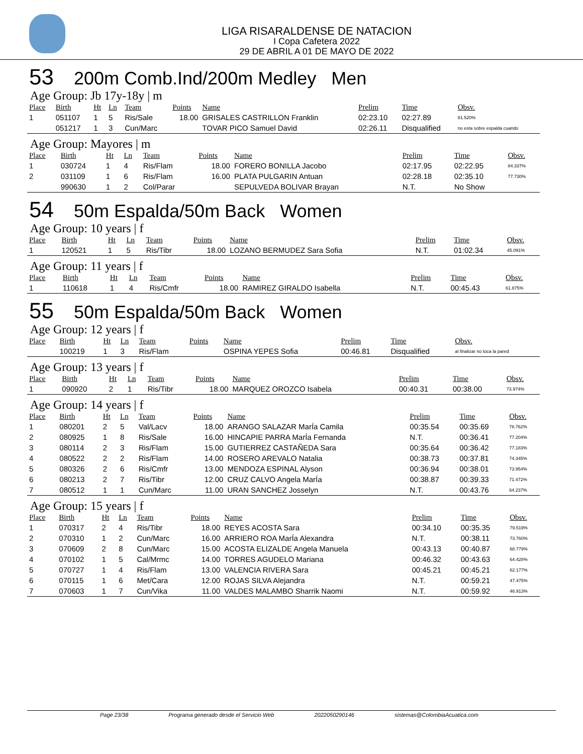LIGA RISARALDENSE DE NATACION
I Copa Cafetera 2022
29 DE ABRIL A 01 DE MAYO DE 2022
53 200m Comb.Ind/200m Medley Men
Age Group: Jb 17y-18y | m
| Place | Birth | Ht | Ln | Team | Points | Name | Prelim | Time | Obsv. |
| --- | --- | --- | --- | --- | --- | --- | --- | --- | --- |
| 1 | 051107 | 1 | 5 | Ris/Sale | 18.00 | GRISALES CASTRILLON Franklin | 02:23.10 | 02:27.89 | 81.520% |
| | 051217 | 1 | 3 | Cun/Marc | | TOVAR PICO Samuel David | 02:26.11 | Disqualified | no esta sobre espalda cuando |
Age Group: Mayores | m
| Place | Birth | Ht | Ln | Team | Points | Name | Prelim | Time | Obsv. |
| --- | --- | --- | --- | --- | --- | --- | --- | --- | --- |
| 1 | 030724 | 1 | 4 | Ris/Flam | 18.00 | FORERO BONILLA Jacobo | 02:17.95 | 02:22.95 | 84.337% |
| 2 | 031109 | 1 | 6 | Ris/Flam | 16.00 | PLATA PULGARIN Antuan | 02:28.18 | 02:35.10 | 77.730% |
| | 990630 | 1 | 2 | Col/Parar | | SEPULVEDA BOLIVAR Brayan | N.T. | No Show | |
54 50m Espalda/50m Back Women
Age Group: 10 years | f
| Place | Birth | Ht | Ln | Team | Points | Name | Prelim | Time | Obsv. |
| --- | --- | --- | --- | --- | --- | --- | --- | --- | --- |
| 1 | 120521 | 1 | 5 | Ris/Tibr | 18.00 | LOZANO BERMUDEZ Sara Sofia | N.T. | 01:02.34 | 45.091% |
Age Group: 11 years | f
| Place | Birth | Ht | Ln | Team | Points | Name | Prelim | Time | Obsv. |
| --- | --- | --- | --- | --- | --- | --- | --- | --- | --- |
| 1 | 110618 | 1 | 4 | Ris/Cmfr | 18.00 | RAMIREZ GIRALDO Isabella | N.T. | 00:45.43 | 61.875% |
55 50m Espalda/50m Back Women
Age Group: 12 years | f
| Place | Birth | Ht | Ln | Team | Points | Name | Prelim | Time | Obsv. |
| --- | --- | --- | --- | --- | --- | --- | --- | --- | --- |
| | 100219 | 1 | 3 | Ris/Flam | | OSPINA YEPES Sofia | 00:46.81 | Disqualified | al finalizar no toca la pared |
Age Group: 13 years | f
| Place | Birth | Ht | Ln | Team | Points | Name | Prelim | Time | Obsv. |
| --- | --- | --- | --- | --- | --- | --- | --- | --- | --- |
| 1 | 090920 | 2 | 1 | Ris/Tibr | 18.00 | MARQUEZ OROZCO Isabela | 00:40.31 | 00:38.00 | 73.974% |
Age Group: 14 years | f
| Place | Birth | Ht | Ln | Team | Points | Name | Prelim | Time | Obsv. |
| --- | --- | --- | --- | --- | --- | --- | --- | --- | --- |
| 1 | 080201 | 2 | 5 | Val/Lacv | 18.00 | ARANGO SALAZAR MarÍa Camila | 00:35.54 | 00:35.69 | 78.762% |
| 2 | 080925 | 1 | 8 | Ris/Sale | 16.00 | HINCAPIE PARRA MarÍa Fernanda | N.T. | 00:36.41 | 77.204% |
| 3 | 080114 | 2 | 3 | Ris/Flam | 15.00 | GUTIERREZ CASTAÑEDA Sara | 00:35.64 | 00:36.42 | 77.183% |
| 4 | 080522 | 2 | 2 | Ris/Flam | 14.00 | ROSERO AREVALO Natalia | 00:38.73 | 00:37.81 | 74.345% |
| 5 | 080326 | 2 | 6 | Ris/Cmfr | 13.00 | MENDOZA ESPINAL Alyson | 00:36.94 | 00:38.01 | 73.954% |
| 6 | 080213 | 2 | 7 | Ris/Tibr | 12.00 | CRUZ CALVO Angela MarÍa | 00:38.87 | 00:39.33 | 71.472% |
| 7 | 080512 | 1 | 1 | Cun/Marc | 11.00 | URAN SANCHEZ Josselyn | N.T. | 00:43.76 | 64.237% |
Age Group: 15 years | f
| Place | Birth | Ht | Ln | Team | Points | Name | Prelim | Time | Obsv. |
| --- | --- | --- | --- | --- | --- | --- | --- | --- | --- |
| 1 | 070317 | 2 | 4 | Ris/Tibr | 18.00 | REYES ACOSTA Sara | 00:34.10 | 00:35.35 | 79.519% |
| 2 | 070310 | 1 | 2 | Cun/Marc | 16.00 | ARRIERO ROA MarÍa Alexandra | N.T. | 00:38.11 | 73.760% |
| 3 | 070609 | 2 | 8 | Cun/Marc | 15.00 | ACOSTA ELIZALDE Angela Manuela | 00:43.13 | 00:40.87 | 68.779% |
| 4 | 070102 | 1 | 5 | Cal/Mrmc | 14.00 | TORRES AGUDELO Mariana | 00:46.32 | 00:43.63 | 64.428% |
| 5 | 070727 | 1 | 4 | Ris/Flam | 13.00 | VALENCIA RIVERA Sara | 00:45.21 | 00:45.21 | 62.177% |
| 6 | 070115 | 1 | 6 | Met/Cara | 12.00 | ROJAS SILVA Alejandra | N.T. | 00:59.21 | 47.475% |
| 7 | 070603 | 1 | 7 | Cun/Vika | 11.00 | VALDES MALAMBO Sharrik Naomi | N.T. | 00:59.92 | 46.913% |
Page 23/38 Programa generado desde el Servicio Web 2022050290146 sistemas@ColombiaAcuatica.com